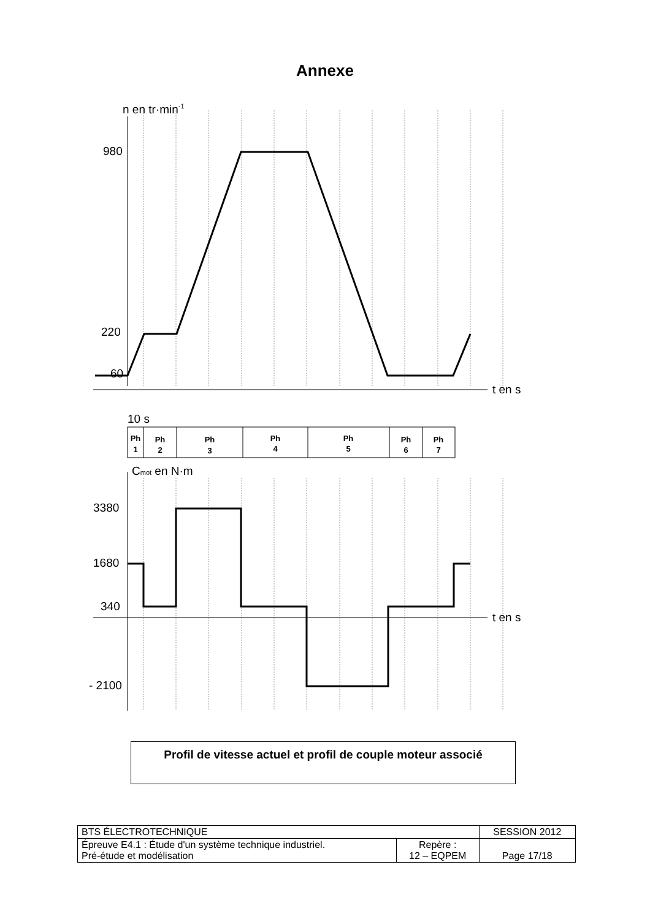Annexe
n en tr·min-1
980
220
60
t en s
10 s
Cmot en N·m
3380
1680
340
t en s
- 2100
Ph
1
Ph
2
Ph
3
Ph
4
Ph
5
Ph
6
Ph
7
Profil de vitesse actuel et profil de couple moteur associé
| BTS ÉLECTROTECHNIQUE | | SESSION 2012 |
| Épreuve E4.1 : Étude d'un système technique industriel. Pré-étude et modélisation | Repère : 12 – EQPEM | Page 17/18 |